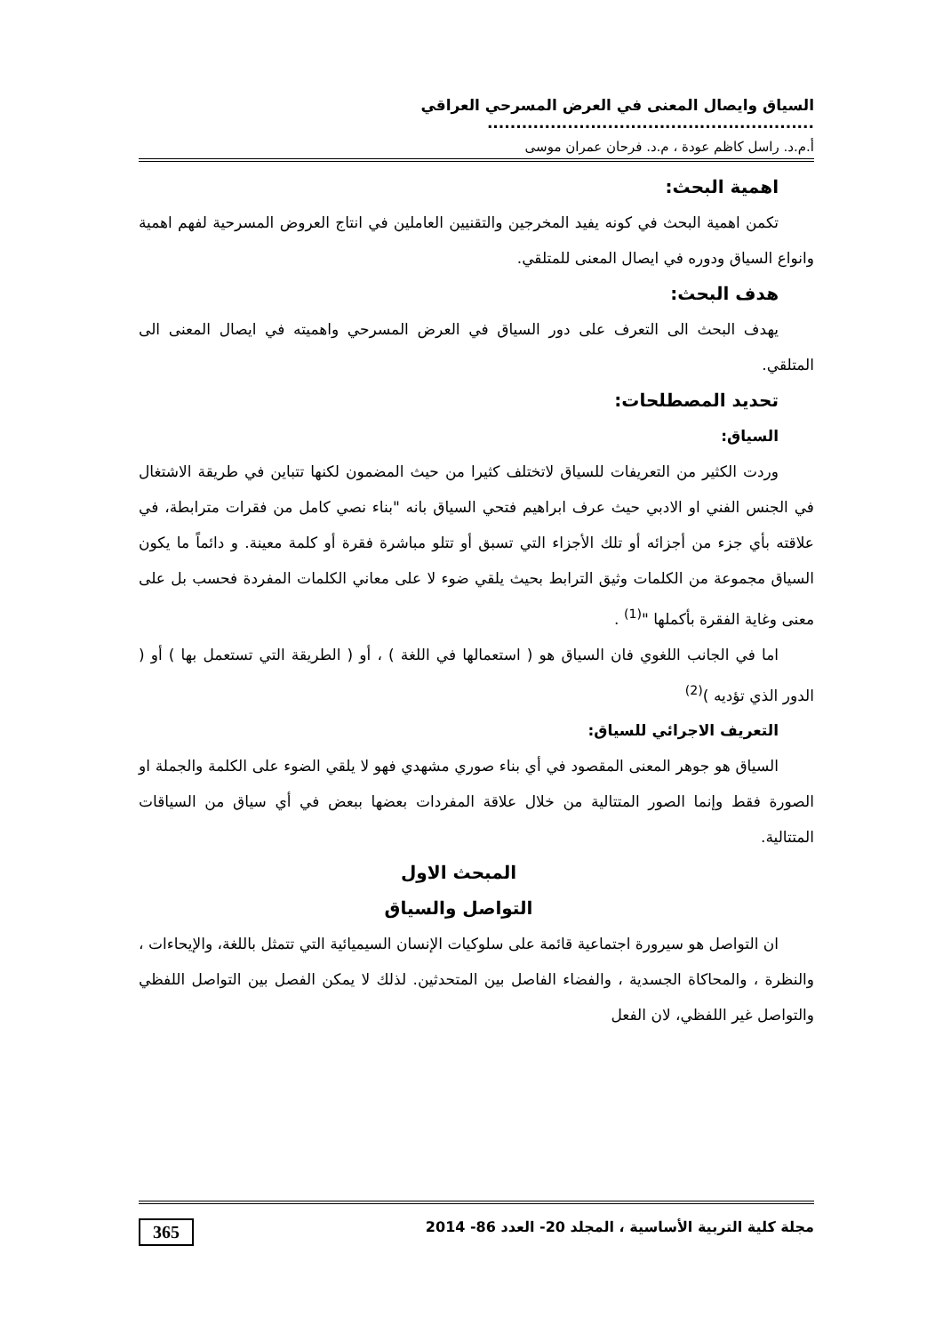السياق وايصال المعنى في العرض المسرحي العراقي .........................................................
أ.م.د. راسل كاظم عودة ، م.د. فرحان عمران موسى
اهمية البحث:
تكمن اهمية البحث في كونه يفيد المخرجين والتقنيين العاملين في انتاج العروض المسرحية لفهم اهمية وانواع السياق ودوره في ايصال المعنى للمتلقي.
هدف البحث:
يهدف البحث الى التعرف على دور السياق في العرض المسرحي واهميته في ايصال المعنى الى المتلقي.
تحديد المصطلحات:
السياق:
وردت الكثير من التعريفات للسياق لاتختلف كثيرا من حيث المضمون لكنها تتباين في طريقة الاشتغال في الجنس الفني او الادبي حيث عرف ابراهيم فتحي السياق بانه "بناء نصي كامل من فقرات مترابطة، في علاقته بأي جزء من أجزائه أو تلك الأجزاء التي تسبق أو تتلو مباشرة فقرة أو كلمة معينة. و دائماً ما يكون السياق مجموعة من الكلمات وثيق الترابط بحيث يلقي ضوء لا على معاني الكلمات المفردة فحسب بل على معنى وغاية الفقرة بأكملها "<sup>(1)</sup> .
اما في الجانب اللغوي فان السياق هو ( استعمالها في اللغة ) ، أو ( الطريقة التي تستعمل بها ) أو ( الدور الذي تؤديه )<sup>(2)</sup>
التعريف الاجرائي للسياق:
السياق هو جوهر المعنى المقصود في أي بناء صوري مشهدي فهو لا يلقي الضوء على الكلمة والجملة او الصورة فقط وإنما الصور المتتالية من خلال علاقة المفردات بعضها ببعض في أي سياق من السياقات المتتالية.
المبحث الاول
التواصل والسياق
ان التواصل هو سيرورة اجتماعية قائمة على سلوكيات الإنسان السيميائية التي تتمثل باللغة، والإيحاءات ، والنظرة ، والمحاكاة الجسدية ، والفضاء الفاصل بين المتحدثين. لذلك لا يمكن الفصل بين التواصل اللفظي والتواصل غير اللفظي، لان الفعل
مجلة كلية التربية الأساسية ، المجلد 20- العدد 86- 2014 365